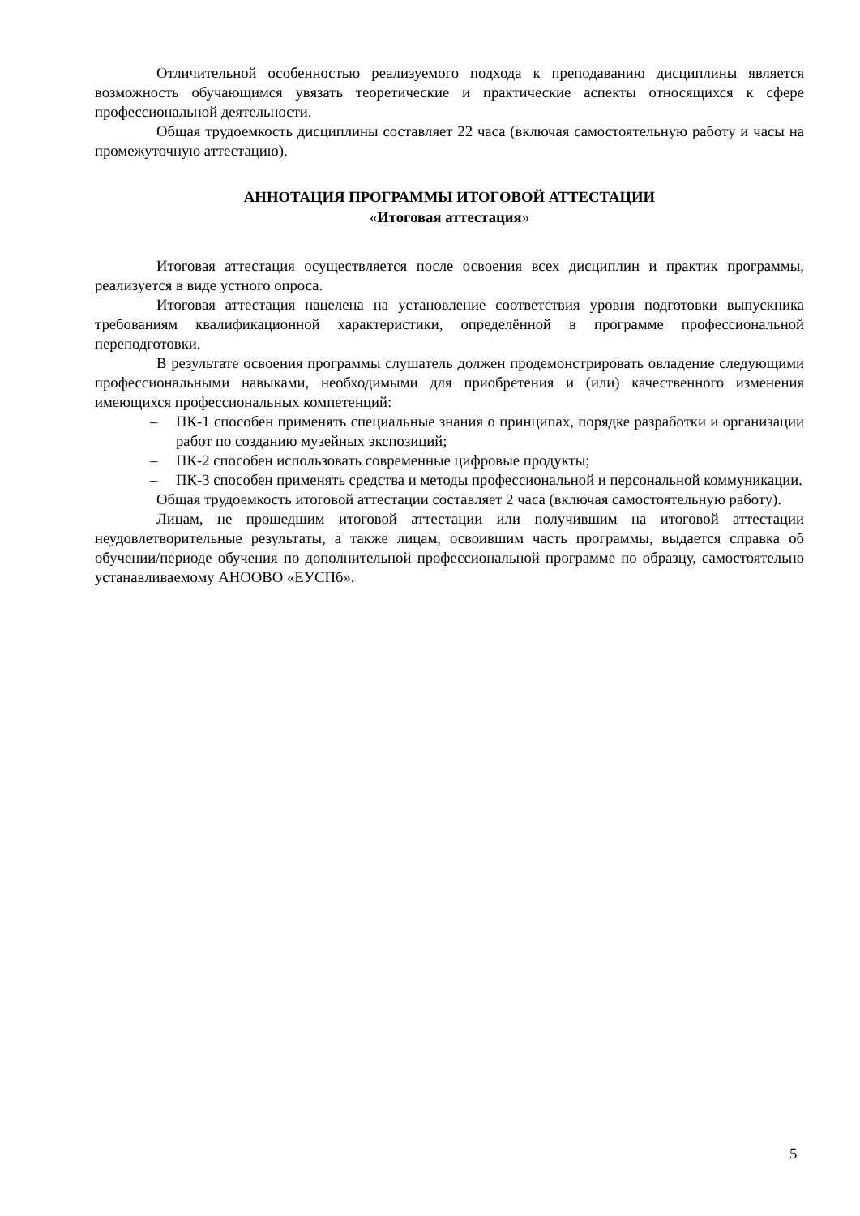Отличительной особенностью реализуемого подхода к преподаванию дисциплины является возможность обучающимся увязать теоретические и практические аспекты относящихся к сфере профессиональной деятельности.
Общая трудоемкость дисциплины составляет 22 часа (включая самостоятельную работу и часы на промежуточную аттестацию).
АННОТАЦИЯ ПРОГРАММЫ ИТОГОВОЙ АТТЕСТАЦИИ
«Итоговая аттестация»
Итоговая аттестация осуществляется после освоения всех дисциплин и практик программы, реализуется в виде устного опроса.
Итоговая аттестация нацелена на установление соответствия уровня подготовки выпускника требованиям квалификационной характеристики, определённой в программе профессиональной переподготовки.
В результате освоения программы слушатель должен продемонстрировать овладение следующими профессиональными навыками, необходимыми для приобретения и (или) качественного изменения имеющихся профессиональных компетенций:
– ПК-1 способен применять специальные знания о принципах, порядке разработки и организации работ по созданию музейных экспозиций;
– ПК-2 способен использовать современные цифровые продукты;
– ПК-3 способен применять средства и методы профессиональной и персональной коммуникации.
Общая трудоемкость итоговой аттестации составляет 2 часа (включая самостоятельную работу).
Лицам, не прошедшим итоговой аттестации или получившим на итоговой аттестации неудовлетворительные результаты, а также лицам, освоившим часть программы, выдается справка об обучении/периоде обучения по дополнительной профессиональной программе по образцу, самостоятельно устанавливаемому АНООВО «ЕУСПб».
5